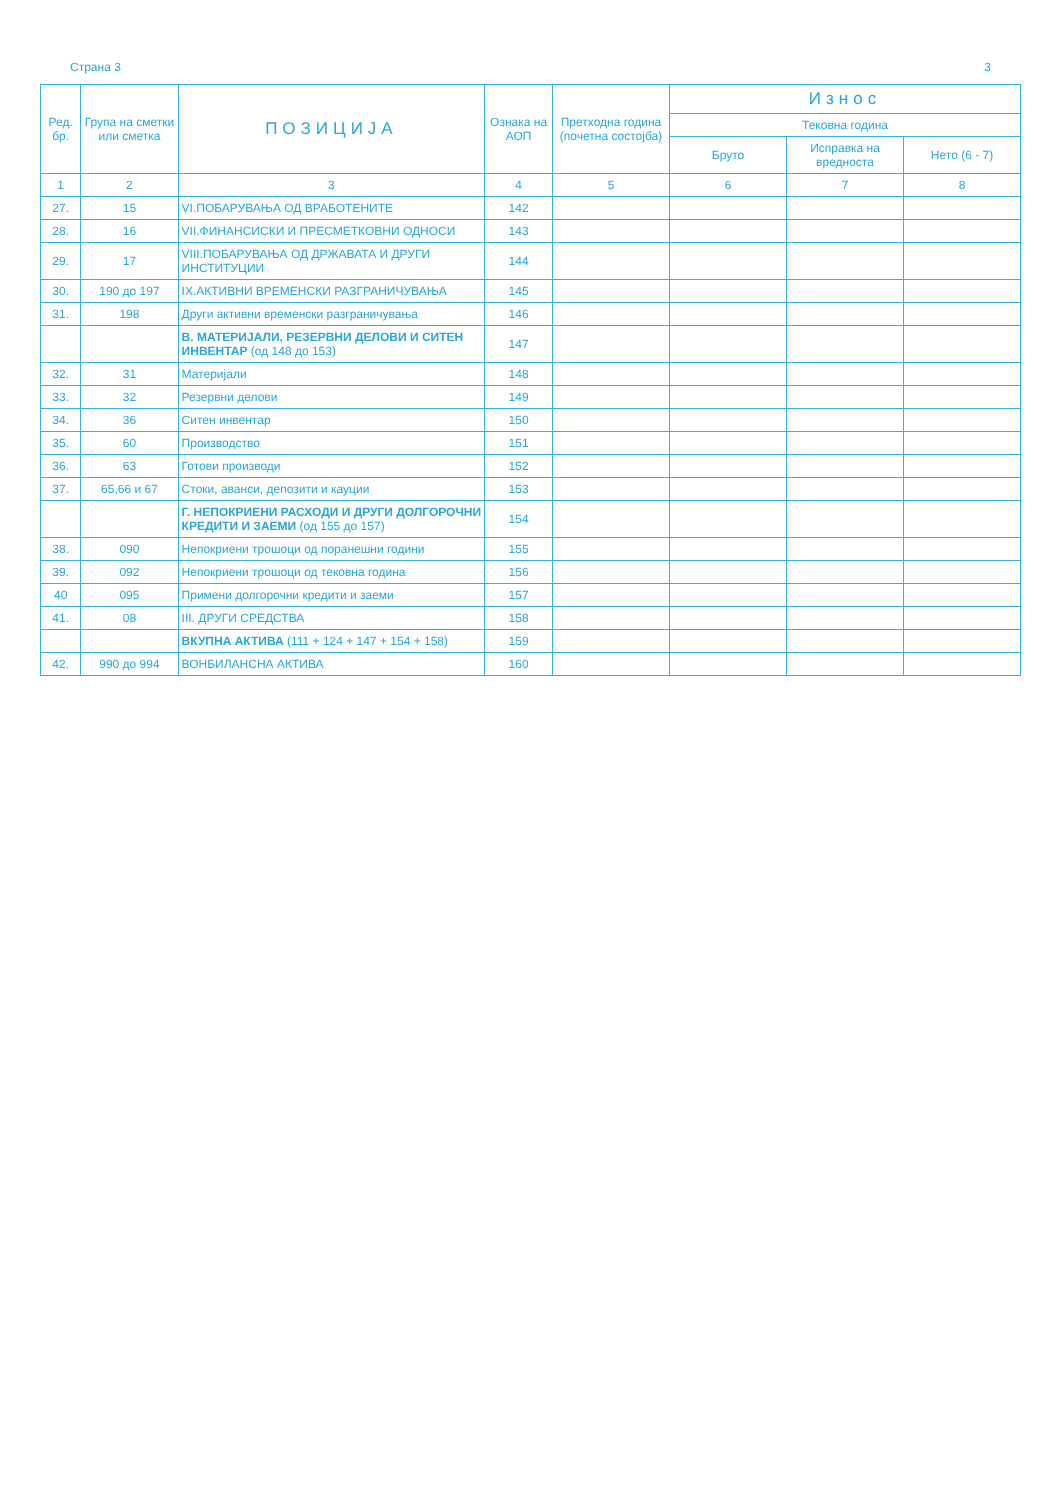Страна 3 3
| Ред. бр. | Група на сметки или сметка | ПОЗИЦИЈА | Ознака на АОП | Претходна година (почетна состојба) | Износ | | |
| --- | --- | --- | --- | --- | --- | --- | --- |
| | | | | | Тековна година | | |
| | | | | | Бруто | Исправка на вредноста | Нето (6 - 7) |
| 1 | 2 | 3 | 4 | 5 | 6 | 7 | 8 |
| 27. | 15 | VI.ПОБАРУВАЊА ОД ВРАБОТЕНИТЕ | 142 | | | | |
| 28. | 16 | VII.ФИНАНСИСКИ И ПРЕСМЕТКОВНИ ОДНОСИ | 143 | | | | |
| 29. | 17 | VIII.ПОБАРУВАЊА ОД ДРЖАВАТА И ДРУГИ ИНСТИТУЦИИ | 144 | | | | |
| 30. | 190 до 197 | IX.АКТИВНИ ВРЕМЕНСКИ РАЗГРАНИЧУВАЊА | 145 | | | | |
| 31. | 198 | Други активни временски разграничувања | 146 | | | | |
| | | В. МАТЕРИЈАЛИ, РЕЗЕРВНИ ДЕЛОВИ И СИТЕН ИНВЕНТАР (од 148 до 153) | 147 | | | | |
| 32. | 31 | Материјали | 148 | | | | |
| 33. | 32 | Резервни делови | 149 | | | | |
| 34. | 36 | Ситен инвентар | 150 | | | | |
| 35. | 60 | Производство | 151 | | | | |
| 36. | 63 | Готови производи | 152 | | | | |
| 37. | 65,66 и 67 | Стоки, аванси, депозити и кауции | 153 | | | | |
| | | Г. НЕПОКРИЕНИ РАСХОДИ И ДРУГИ ДОЛГОРОЧНИ КРЕДИТИ И ЗАЕМИ (од 155 до 157) | 154 | | | | |
| 38. | 090 | Непокриени трошоци од поранешни години | 155 | | | | |
| 39. | 092 | Непокриени трошоци од тековна година | 156 | | | | |
| 40 | 095 | Примени долгорочни кредити и заеми | 157 | | | | |
| 41. | 08 | III. ДРУГИ СРЕДСТВА | 158 | | | | |
| | | ВКУПНА АКТИВА (111 + 124 + 147 + 154 + 158) | 159 | | | | |
| 42. | 990 до 994 | ВОНБИЛАНСНА АКТИВА | 160 | | | | |